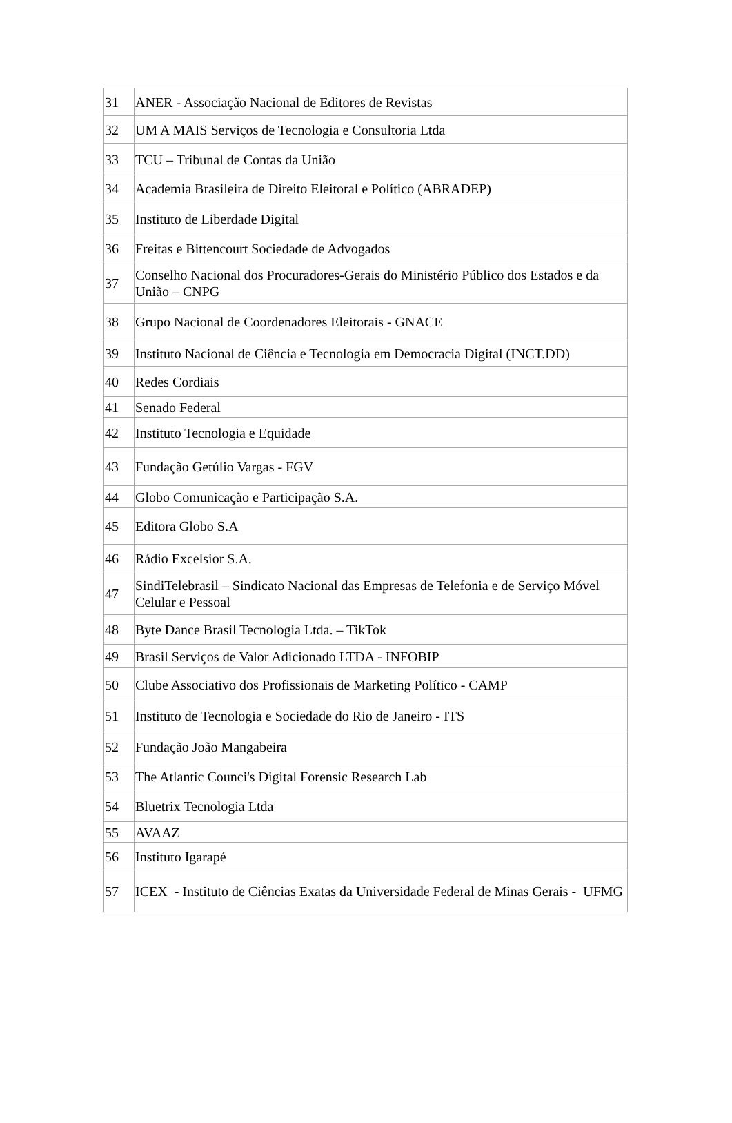| 31 | ANER - Associação Nacional de Editores de Revistas |
| 32 | UM A MAIS Serviços de Tecnologia e Consultoria Ltda |
| 33 | TCU – Tribunal de Contas da União |
| 34 | Academia Brasileira de Direito Eleitoral e Político (ABRADEP) |
| 35 | Instituto de Liberdade Digital |
| 36 | Freitas e Bittencourt Sociedade de Advogados |
| 37 | Conselho Nacional dos Procuradores-Gerais do Ministério Público dos Estados e da União – CNPG |
| 38 | Grupo Nacional de Coordenadores Eleitorais - GNACE |
| 39 | Instituto Nacional de Ciência e Tecnologia em Democracia Digital (INCT.DD) |
| 40 | Redes Cordiais |
| 41 | Senado Federal |
| 42 | Instituto Tecnologia e Equidade |
| 43 | Fundação Getúlio Vargas - FGV |
| 44 | Globo Comunicação e Participação S.A. |
| 45 | Editora Globo S.A |
| 46 | Rádio Excelsior S.A. |
| 47 | SindiTelebrasil – Sindicato Nacional das Empresas de Telefonia e de Serviço Móvel Celular e Pessoal |
| 48 | Byte Dance Brasil Tecnologia Ltda. – TikTok |
| 49 | Brasil Serviços de Valor Adicionado LTDA - INFOBIP |
| 50 | Clube Associativo dos Profissionais de Marketing Político - CAMP |
| 51 | Instituto de Tecnologia e Sociedade do Rio de Janeiro - ITS |
| 52 | Fundação João Mangabeira |
| 53 | The Atlantic Counci's Digital Forensic Research Lab |
| 54 | Bluetrix Tecnologia Ltda |
| 55 | AVAAZ |
| 56 | Instituto Igarapé |
| 57 | ICEX - Instituto de Ciências Exatas da Universidade Federal de Minas Gerais - UFMG |